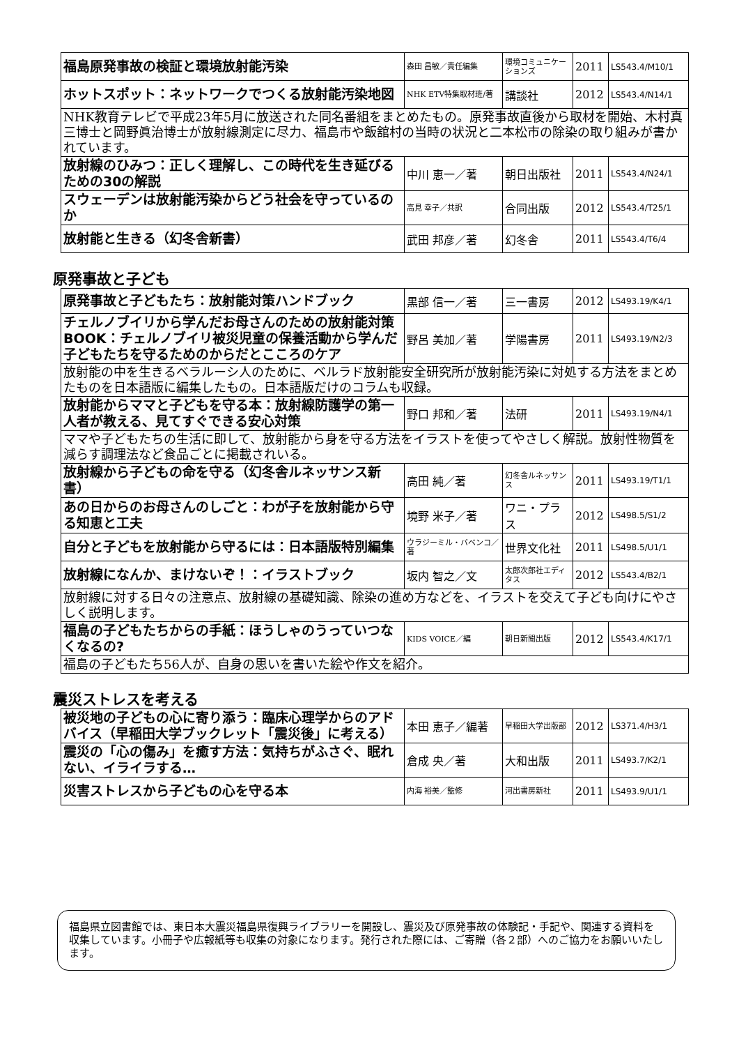| 福島原発事故の検証と環境放射能汚染 | 森田 昌敏／責任編集 | 環境コミュニケーションズ | 2011 | LS543.4/M10/1 |
| ホットスポット：ネットワークでつくる放射能汚染地図 | NHK ETV特集取材班/著 | 講談社 | 2012 | LS543.4/N14/1 |
| NHK教育テレビで平成23年5月に放送された同名番組をまとめたもの。原発事故直後から取材を開始、木村真三博士と岡野眞治博士が放射線測定に尽力、福島市や飯舘村の当時の状況と二本松市の除染の取り組みが書かれています。 | | | | |
| 放射線のひみつ：正しく理解し、この時代を生き延びるための30の解説 | 中川 恵一／著 | 朝日出版社 | 2011 | LS543.4/N24/1 |
| スウェーデンは放射能汚染からどう社会を守っているのか | 高見 幸子／共訳 | 合同出版 | 2012 | LS543.4/T25/1 |
| 放射能と生きる（幻冬舎新書） | 武田 邦彦／著 | 幻冬舎 | 2011 | LS543.4/T6/4 |
原発事故と子ども
| 原発事故と子どもたち：放射能対策ハンドブック | 黒部 信一／著 | 三一書房 | 2012 | LS493.19/K4/1 |
| チェルノブイリから学んだお母さんのための放射能対策BOOK：チェルノブイリ被災児童の保養活動から学んだ子どもたちを守るためのからだとこころのケア | 野呂 美加／著 | 学陽書房 | 2011 | LS493.19/N2/3 |
| 放射能の中を生きるベラルーシ人のために、ベルラド放射能安全研究所が放射能汚染に対処する方法をまとめたものを日本語版に編集したもの。日本語版だけのコラムも収録。 | | | | |
| 放射能からママと子どもを守る本：放射線防護学の第一人者が教える、見てすぐできる安心対策 | 野口 邦和／著 | 法研 | 2011 | LS493.19/N4/1 |
| ママや子どもたちの生活に即して、放射能から身を守る方法をイラストを使ってやさしく解説。放射性物質を減らす調理法など食品ごとに掲載されいる。 | | | | |
| 放射線から子どもの命を守る（幻冬舎ルネッサンス新書） | 高田 純／著 | 幻冬舎ルネッサンス | 2011 | LS493.19/T1/1 |
| あの日からのお母さんのしごと：わが子を放射能から守る知恵と工夫 | 境野 米子／著 | ワニ・プラス | 2012 | LS498.5/S1/2 |
| 自分と子どもを放射能から守るには：日本語版特別編集 | ウラジーミル・バベンコ／著 | 世界文化社 | 2011 | LS498.5/U1/1 |
| 放射線になんか、まけないぞ！：イラストブック | 坂内 智之／文 | 太郎次郎社エディタス | 2012 | LS543.4/B2/1 |
| 放射線に対する日々の注意点、放射線の基礎知識、除染の進め方などを、イラストを交えて子ども向けにやさしく説明します。 | | | | |
| 福島の子どもたちからの手紙：ほうしゃのうっていつなくなるの? | KIDS VOICE／編 | 朝日新聞出版 | 2012 | LS543.4/K17/1 |
| 福島の子どもたち56人が、自身の思いを書いた絵や作文を紹介。 | | | | |
震災ストレスを考える
| 被災地の子どもの心に寄り添う：臨床心理学からのアドバイス（早稲田大学ブックレット「震災後」に考える） | 本田 恵子／編著 | 早稲田大学出版部 | 2012 | LS371.4/H3/1 |
| 震災の「心の傷み」を癒す方法：気持ちがふさぐ、眠れない、イライラする… | 倉成 央／著 | 大和出版 | 2011 | LS493.7/K2/1 |
| 災害ストレスから子どもの心を守る本 | 内海 裕美／監修 | 河出書房新社 | 2011 | LS493.9/U1/1 |
福島県立図書館では、東日本大震災福島県復興ライブラリーを開設し、震災及び原発事故の体験記・手記や、関連する資料を収集しています。小冊子や広報紙等も収集の対象になります。発行された際には、ご寄贈（各２部）へのご協力をお願いいたします。